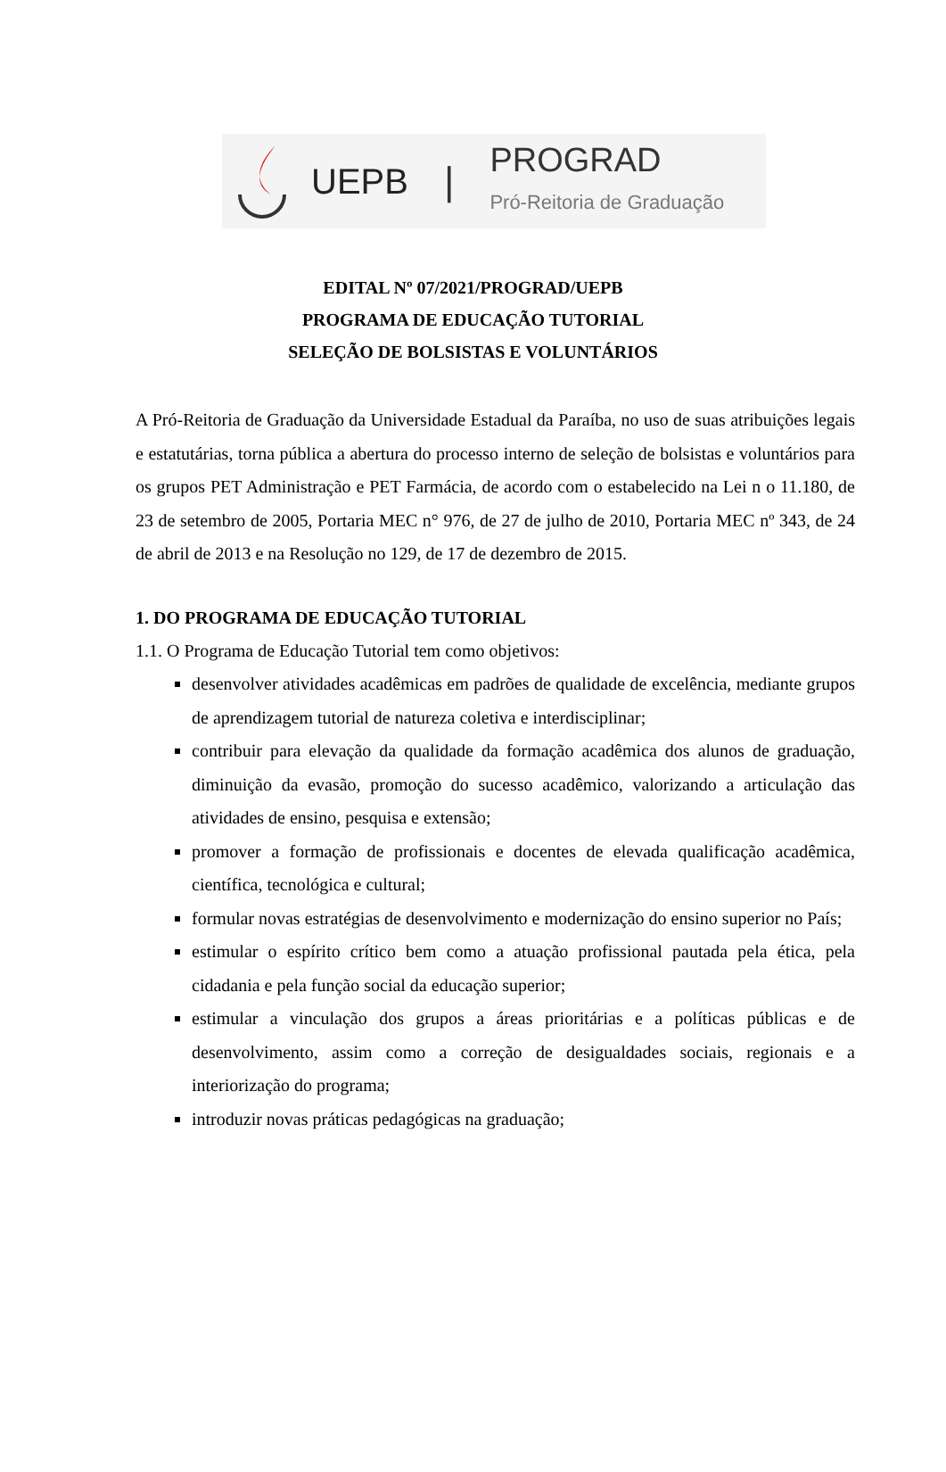UEPB |
PROGRAD
Pró-Reitoria de Graduação
EDITAL Nº 07/2021/PROGRAD/UEPB
PROGRAMA DE EDUCAÇÃO TUTORIAL
SELEÇÃO DE BOLSISTAS E VOLUNTÁRIOS
A Pró-Reitoria de Graduação da Universidade Estadual da Paraíba, no uso de suas atribuições legais e estatutárias, torna pública a abertura do processo interno de seleção de bolsistas e voluntários para os grupos PET Administração e PET Farmácia, de acordo com o estabelecido na Lei n o 11.180, de 23 de setembro de 2005, Portaria MEC n° 976, de 27 de julho de 2010, Portaria MEC nº 343, de 24 de abril de 2013 e na Resolução no 129, de 17 de dezembro de 2015.
1. DO PROGRAMA DE EDUCAÇÃO TUTORIAL
1.1. O Programa de Educação Tutorial tem como objetivos:
desenvolver atividades acadêmicas em padrões de qualidade de excelência, mediante grupos de aprendizagem tutorial de natureza coletiva e interdisciplinar;
contribuir para elevação da qualidade da formação acadêmica dos alunos de graduação, diminuição da evasão, promoção do sucesso acadêmico, valorizando a articulação das atividades de ensino, pesquisa e extensão;
promover a formação de profissionais e docentes de elevada qualificação acadêmica, científica, tecnológica e cultural;
formular novas estratégias de desenvolvimento e modernização do ensino superior no País;
estimular o espírito crítico bem como a atuação profissional pautada pela ética, pela cidadania e pela função social da educação superior;
estimular a vinculação dos grupos a áreas prioritárias e a políticas públicas e de desenvolvimento, assim como a correção de desigualdades sociais, regionais e a interiorização do programa;
introduzir novas práticas pedagógicas na graduação;